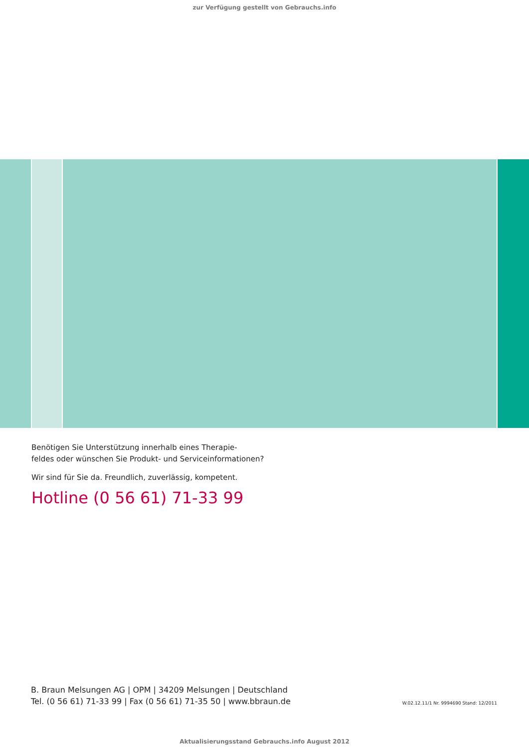zur Verfügung gestellt von Gebrauchs.info
Benötigen Sie Unterstützung innerhalb eines Therapie-
feldes oder wünschen Sie Produkt- und Serviceinformationen?
Wir sind für Sie da. Freundlich, zuverlässig, kompetent.
Hotline (0 56 61) 71-33 99
B. Braun Melsungen AG | OPM | 34209 Melsungen | Deutschland
Tel. (0 56 61) 71-33 99 | Fax (0 56 61) 71-35 50 | www.bbraun.de
W.02.12.11/1 Nr. 9994690 Stand: 12/2011
Aktualisierungsstand Gebrauchs.info August 2012